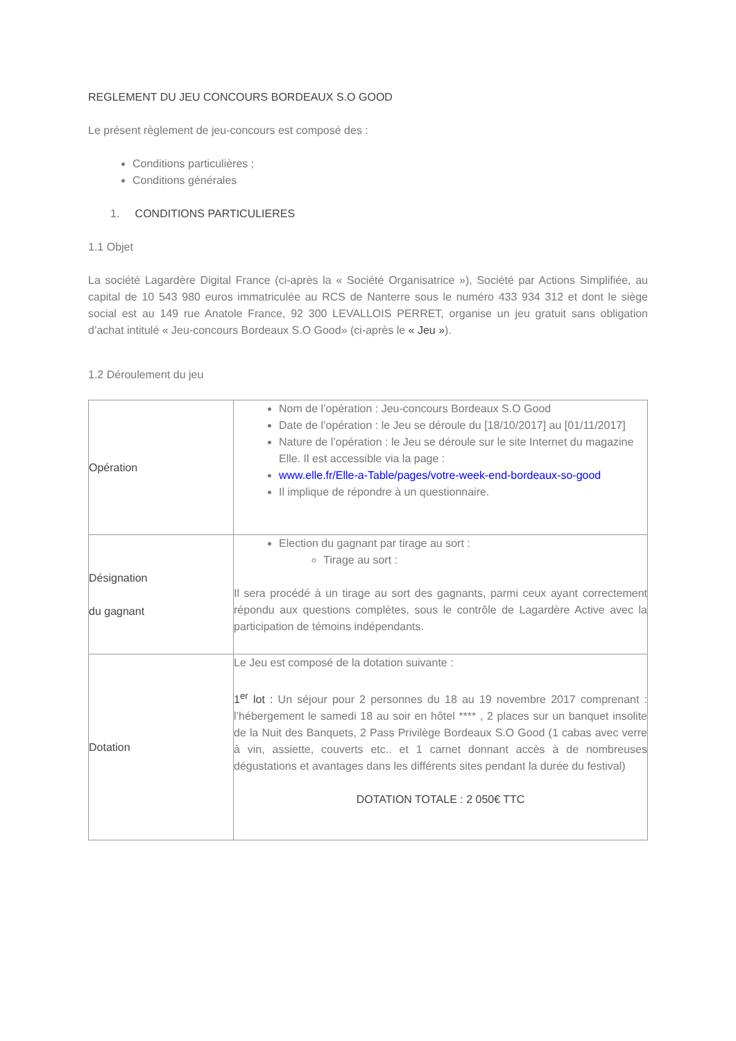REGLEMENT DU JEU CONCOURS BORDEAUX S.O GOOD
Le présent règlement de jeu-concours est composé des :
Conditions particulières ;
Conditions générales
1. CONDITIONS PARTICULIERES
1.1 Objet
La société Lagardère Digital France (ci-après la « Société Organisatrice »), Société par Actions Simplifiée, au capital de 10 543 980 euros immatriculée au RCS de Nanterre sous le numéro 433 934 312 et dont le siège social est au 149 rue Anatole France, 92 300 LEVALLOIS PERRET, organise un jeu gratuit sans obligation d’achat intitulé « Jeu-concours Bordeaux S.O Good» (ci-après le « Jeu »).
1.2 Déroulement du jeu
| Opération | Nom de l’opération : Jeu-concours Bordeaux S.O Good Date de l’opération : le Jeu se déroule du [18/10/2017] au [01/11/2017] Nature de l’opération : le Jeu se déroule sur le site Internet du magazine Elle. Il est accessible via la page : www.elle.fr/Elle-a-Table/pages/votre-week-end-bordeaux-so-good Il implique de répondre à un questionnaire. |
| Désignation du gagnant | Election du gagnant par tirage au sort : Tirage au sort : Il sera procédé à un tirage au sort des gagnants, parmi ceux ayant correctement répondu aux questions complètes, sous le contrôle de Lagardère Active avec la participation de témoins indépendants. |
| Dotation | Le Jeu est composé de la dotation suivante : 1<sup>er</sup> lot : Un séjour pour 2 personnes du 18 au 19 novembre 2017 comprenant : l’hébergement le samedi 18 au soir en hôtel **** , 2 places sur un banquet insolite de la Nuit des Banquets, 2 Pass Privilège Bordeaux S.O Good (1 cabas avec verre à vin, assiette, couverts etc.. et 1 carnet donnant accès à de nombreuses dégustations et avantages dans les différents sites pendant la durée du festival) DOTATION TOTALE : 2 050€ TTC |